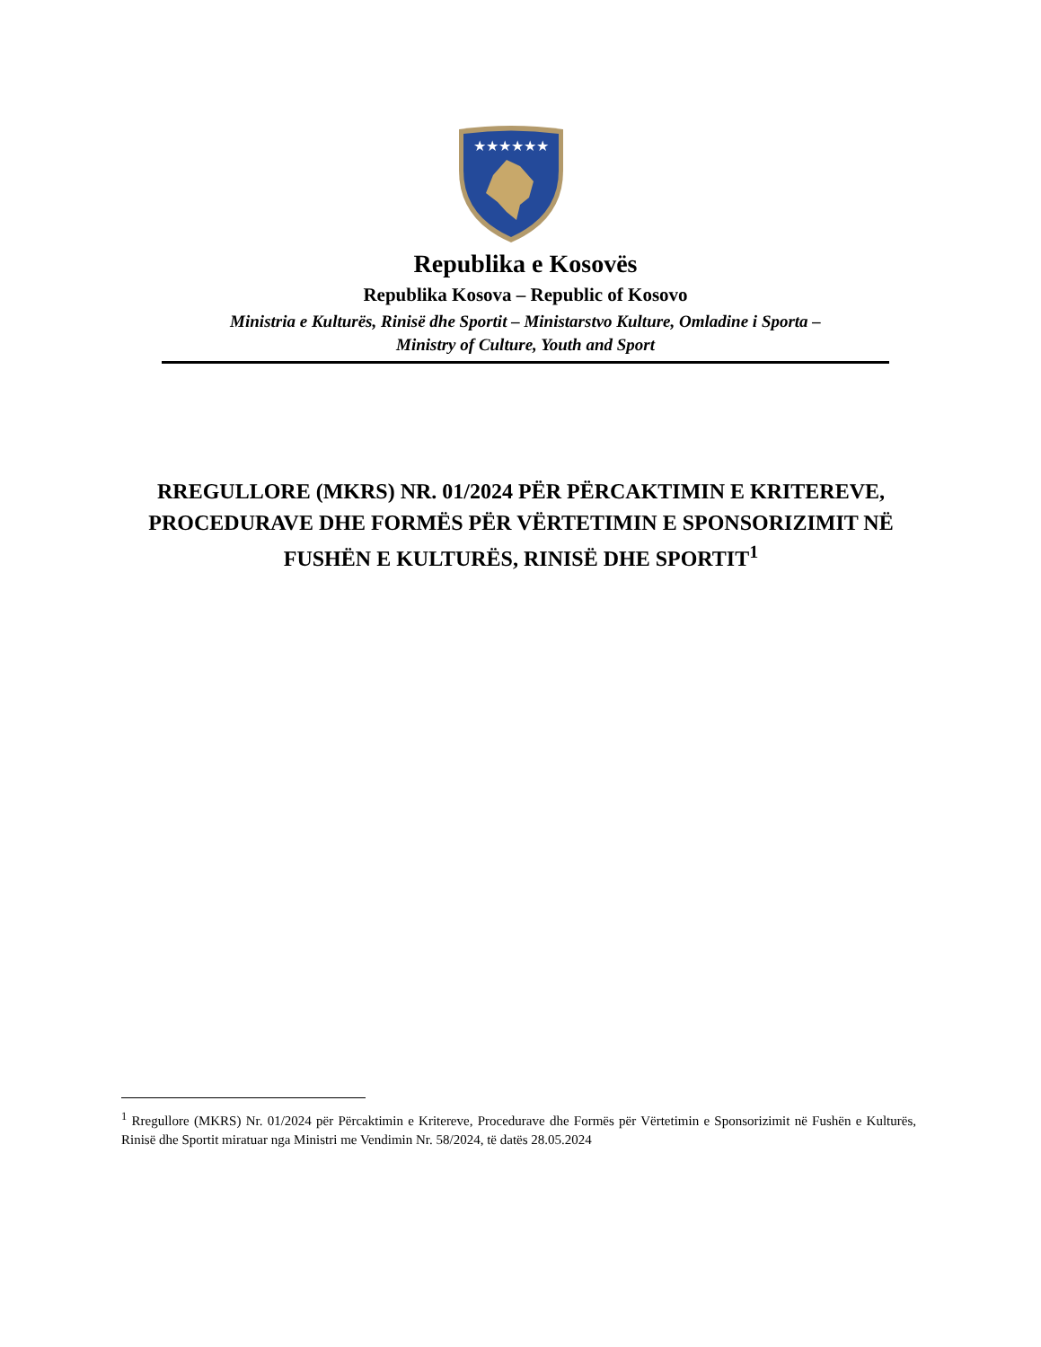★★★★★★
Republika e Kosovës
Republika Kosova – Republic of Kosovo
Ministria e Kulturës, Rinisë dhe Sportit – Ministarstvo Kulture, Omladine i Sporta –
Ministry of Culture, Youth and Sport
RREGULLORE (MKRS) NR. 01/2024 PËR PËRCAKTIMIN E KRITEREVE, PROCEDURAVE DHE FORMËS PËR VËRTETIMIN E SPONSORIZIMIT NË FUSHËN E KULTURËS, RINISË DHE SPORTIT<sup>1</sup>
<sup>1</sup> Rregullore (MKRS) Nr. 01/2024 për Përcaktimin e Kritereve, Procedurave dhe Formës për Vërtetimin e Sponsorizimit në Fushën e Kulturës, Rinisë dhe Sportit miratuar nga Ministri me Vendimin Nr. 58/2024, të datës 28.05.2024